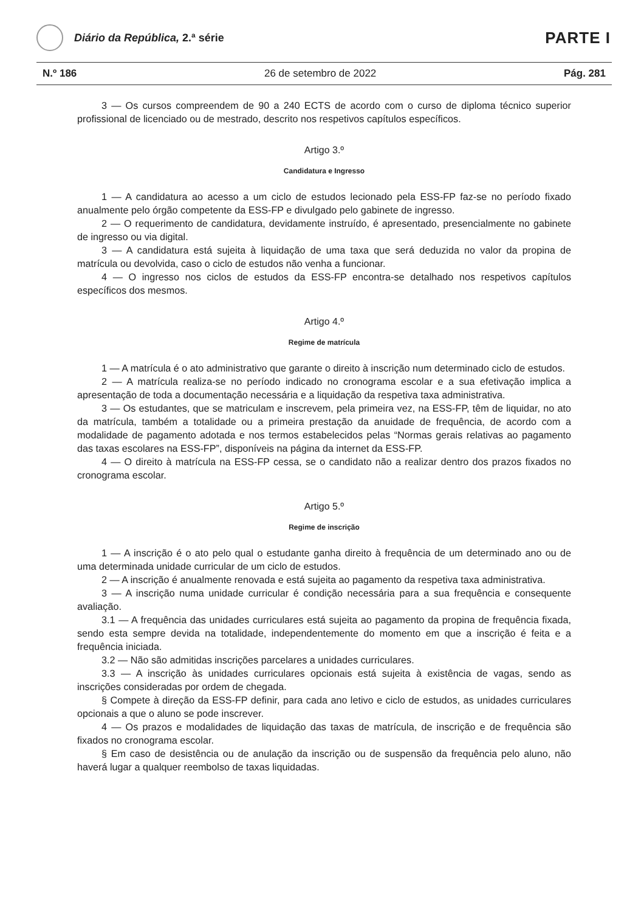Diário da República, 2.ª série
PARTE I
N.º 186 26 de setembro de 2022 Pág. 281
3 — Os cursos compreendem de 90 a 240 ECTS de acordo com o curso de diploma técnico superior profissional de licenciado ou de mestrado, descrito nos respetivos capítulos específicos.
Artigo 3.º
Candidatura e Ingresso
1 — A candidatura ao acesso a um ciclo de estudos lecionado pela ESS-FP faz-se no período fixado anualmente pelo órgão competente da ESS-FP e divulgado pelo gabinete de ingresso.
2 — O requerimento de candidatura, devidamente instruído, é apresentado, presencialmente no gabinete de ingresso ou via digital.
3 — A candidatura está sujeita à liquidação de uma taxa que será deduzida no valor da propina de matrícula ou devolvida, caso o ciclo de estudos não venha a funcionar.
4 — O ingresso nos ciclos de estudos da ESS-FP encontra-se detalhado nos respetivos capítulos específicos dos mesmos.
Artigo 4.º
Regime de matrícula
1 — A matrícula é o ato administrativo que garante o direito à inscrição num determinado ciclo de estudos.
2 — A matrícula realiza-se no período indicado no cronograma escolar e a sua efetivação implica a apresentação de toda a documentação necessária e a liquidação da respetiva taxa administrativa.
3 — Os estudantes, que se matriculam e inscrevem, pela primeira vez, na ESS-FP, têm de liquidar, no ato da matrícula, também a totalidade ou a primeira prestação da anuidade de frequência, de acordo com a modalidade de pagamento adotada e nos termos estabelecidos pelas “Normas gerais relativas ao pagamento das taxas escolares na ESS-FP”, disponíveis na página da internet da ESS-FP.
4 — O direito à matrícula na ESS-FP cessa, se o candidato não a realizar dentro dos prazos fixados no cronograma escolar.
Artigo 5.º
Regime de inscrição
1 — A inscrição é o ato pelo qual o estudante ganha direito à frequência de um determinado ano ou de uma determinada unidade curricular de um ciclo de estudos.
2 — A inscrição é anualmente renovada e está sujeita ao pagamento da respetiva taxa administrativa.
3 — A inscrição numa unidade curricular é condição necessária para a sua frequência e consequente avaliação.
3.1 — A frequência das unidades curriculares está sujeita ao pagamento da propina de frequência fixada, sendo esta sempre devida na totalidade, independentemente do momento em que a inscrição é feita e a frequência iniciada.
3.2 — Não são admitidas inscrições parcelares a unidades curriculares.
3.3 — A inscrição às unidades curriculares opcionais está sujeita à existência de vagas, sendo as inscrições consideradas por ordem de chegada.
§ Compete à direção da ESS-FP definir, para cada ano letivo e ciclo de estudos, as unidades curriculares opcionais a que o aluno se pode inscrever.
4 — Os prazos e modalidades de liquidação das taxas de matrícula, de inscrição e de frequência são fixados no cronograma escolar.
§ Em caso de desistência ou de anulação da inscrição ou de suspensão da frequência pelo aluno, não haverá lugar a qualquer reembolso de taxas liquidadas.